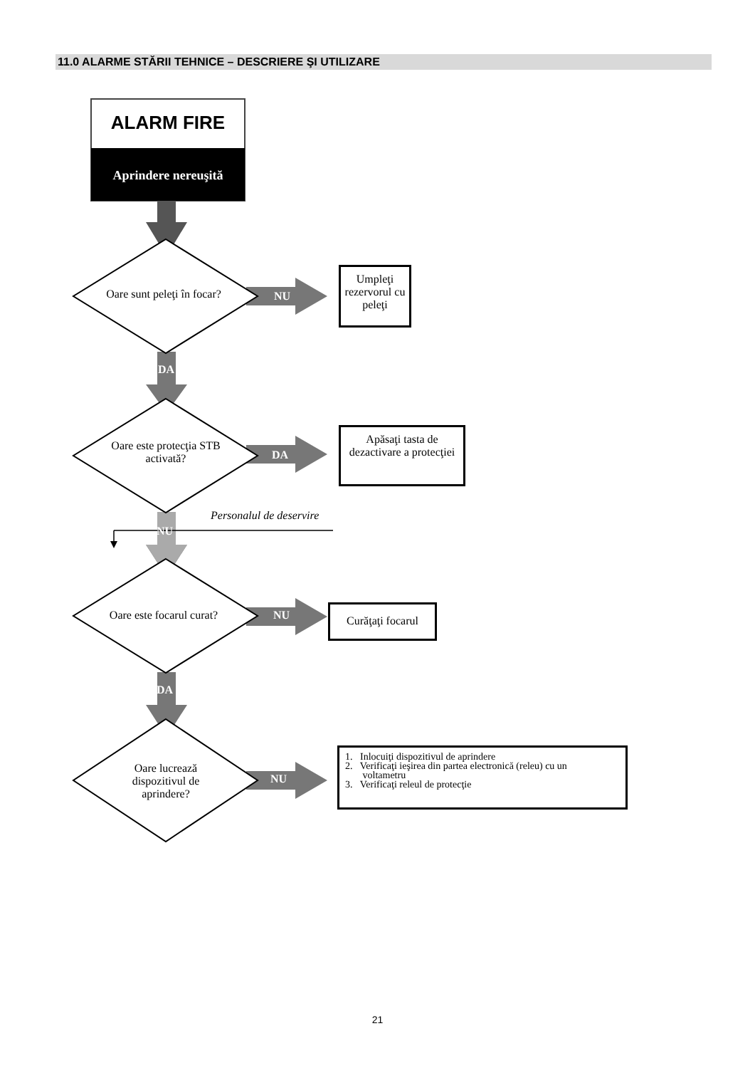11.0 ALARME STĂRII TEHNICE – DESCRIERE ŞI UTILIZARE
ALARM FIRE
Aprindere nereuşită
Oare sunt peleţi în focar?
NU
Umpleţi rezervorul cu peleţi
DA
Oare este protecţia STB activată?
DA
Apăsaţi tasta de dezactivare a protecţiei
Personalul de deservire
NU
Oare este focarul curat?
NU
Curăţaţi focarul
DA
Oare lucrează dispozitivul de aprindere?
NU
1. Inlocuiţi dispozitivul de aprindere
2. Verificaţi ieşirea din partea electronică (releu) cu un
voltametru
3. Verificaţi releul de protecţie
21